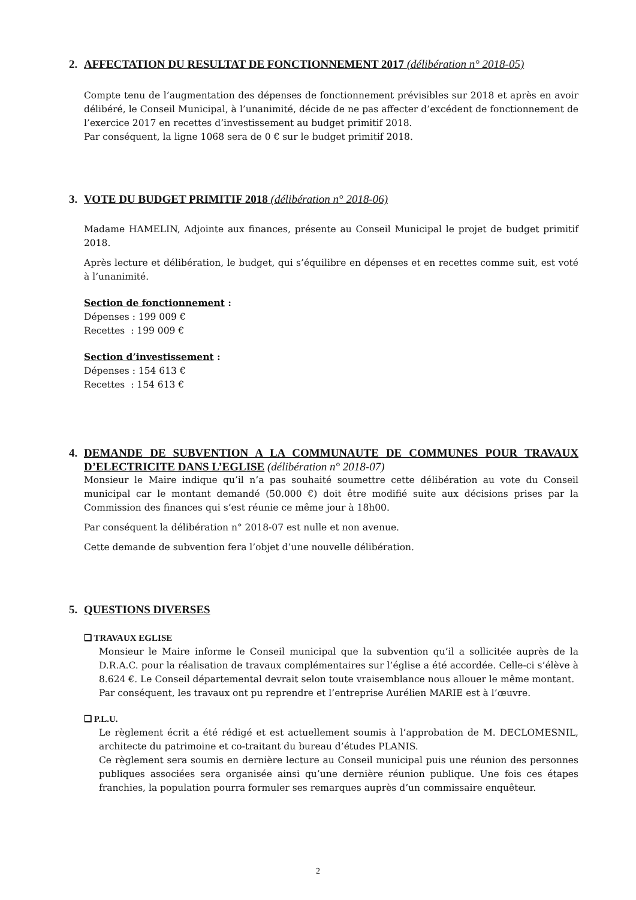2. AFFECTATION DU RESULTAT DE FONCTIONNEMENT 2017 (délibération n° 2018-05)
Compte tenu de l’augmentation des dépenses de fonctionnement prévisibles sur 2018 et après en avoir délibéré, le Conseil Municipal, à l’unanimité, décide de ne pas affecter d’excédent de fonctionnement de l’exercice 2017 en recettes d’investissement au budget primitif 2018.
Par conséquent, la ligne 1068 sera de 0 € sur le budget primitif 2018.
3. VOTE DU BUDGET PRIMITIF 2018 (délibération n° 2018-06)
Madame HAMELIN, Adjointe aux finances, présente au Conseil Municipal le projet de budget primitif 2018.
Après lecture et délibération, le budget, qui s’équilibre en dépenses et en recettes comme suit, est voté à l’unanimité.
Section de fonctionnement :
Dépenses : 199 009 €
Recettes : 199 009 €
Section d’investissement :
Dépenses : 154 613 €
Recettes : 154 613 €
4. DEMANDE DE SUBVENTION A LA COMMUNAUTE DE COMMUNES POUR TRAVAUX D’ELECTRICITE DANS L’EGLISE (délibération n° 2018-07)
Monsieur le Maire indique qu’il n’a pas souhaité soumettre cette délibération au vote du Conseil municipal car le montant demandé (50.000 €) doit être modifié suite aux décisions prises par la Commission des finances qui s’est réunie ce même jour à 18h00.
Par conséquent la délibération n° 2018-07 est nulle et non avenue.
Cette demande de subvention fera l’objet d’une nouvelle délibération.
5. QUESTIONS DIVERSES
❑ TRAVAUX EGLISE
Monsieur le Maire informe le Conseil municipal que la subvention qu’il a sollicitée auprès de la D.R.A.C. pour la réalisation de travaux complémentaires sur l’église a été accordée. Celle-ci s’élève à 8.624 €. Le Conseil départemental devrait selon toute vraisemblance nous allouer le même montant.
Par conséquent, les travaux ont pu reprendre et l’entreprise Aurélien MARIE est à l’œuvre.
❑ P.L.U.
Le règlement écrit a été rédigé et est actuellement soumis à l’approbation de M. DECLOMESNIL, architecte du patrimoine et co-traitant du bureau d’études PLANIS.
Ce règlement sera soumis en dernière lecture au Conseil municipal puis une réunion des personnes publiques associées sera organisée ainsi qu’une dernière réunion publique. Une fois ces étapes franchies, la population pourra formuler ses remarques auprès d’un commissaire enquêteur.
2